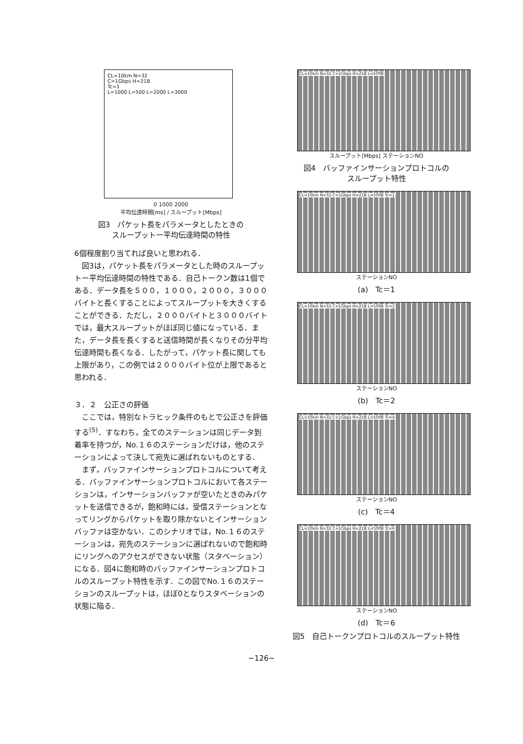CL=10km N=32
C=1Gbps H=21B
Tc=1
L=1000 L=500 L=2000 L=3000
0 1000 2000
平均伝達時間[ms] / スループット[Mbps]
図3　パケット長をパラメータとしたときの
スループットー平均伝達時間の特性
6個程度割り当てれば良いと思われる．
図3は，パケット長をパラメータとした時のスループットー平均伝達時間の特性である．自己トークン数は1個である．データ長を５００，１０００，２０００，３０００バイトと長くすることによってスループットを大きくすることができる．ただし，２０００バイトと３０００バイトでは，最大スループットがほぼ同じ値になっている．また，データ長を長くすると送信時間が長くなりその分平均伝達時間も長くなる．したがって，パケット長に関しても上限があり，この例では２０００バイト位が上限であると思われる．
３．２　公正さの評価
ここでは，特別なトラヒック条件のもとで公正さを評価する<sup>(5)</sup>．すなわち，全てのステーションは同じデータ到着率を持つが，No.１６のステーションだけは，他のステーションによって決して宛先に選ばれないものとする．
まず，バッファインサーションプロトコルについて考える．バッファインサーションプロトコルにおいて各ステーションは，インサーションバッファが空いたときのみパケットを送信できるが，飽和時には，受信ステーションとなってリングからパケットを取り除かないとインサーションバッファは空かない．このシナリオでは，No.１６のステーションは，宛先のステーションに選ばれないので飽和時にリングへのアクセスができない状態（スタベーション）になる．図4に飽和時のバッファインサーションプロトコルのスループット特性を示す．この図でNo.１６のステーションのスループットは，ほぼ0となりスタベーションの状態に陥る．
CL=10km N=32 C=1Gbps H=21B L=500B
スループット[Mbps] ステーションNO
図4　バッファインサーションプロトコルの
スループット特性
CL=10km N=32 C=1Gbps H=21B L=500B Tc=1
ステーションNO
(a)　Tc＝1
CL=10km N=32 C=1Gbps H=21B L=500B Tc=2
ステーションNO
(b)　Tc＝2
CL=10km N=32 C=1Gbps H=21B L=500B Tc=4
ステーションNO
(c)　Tc＝4
CL=10km N=32 C=1Gbps H=21B L=500B Tc=6
ステーションNO
(d)　Tc＝6
図5　自己トークンプロトコルのスループット特性
−126−